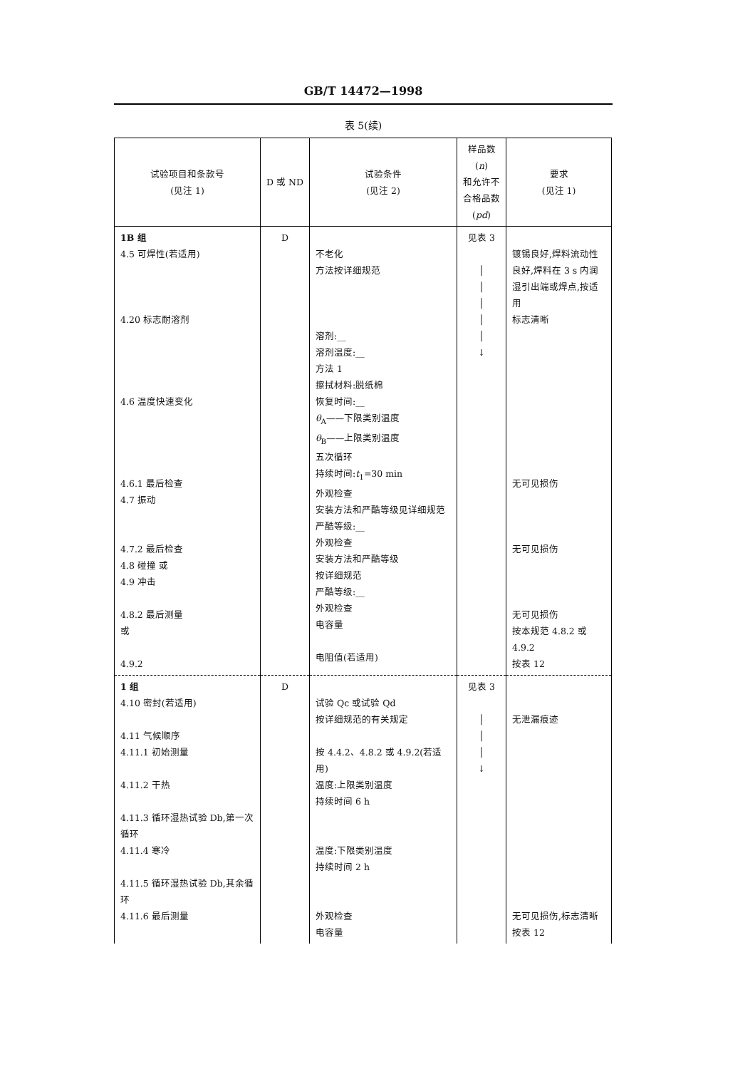GB/T 14472—1998
表 5(续)
| 试验项目和条款号 (见注 1) | D 或 ND | 试验条件 (见注 2) | 样品数( n ) 和允许不 合格品数 ( pd ) | 要求 (见注 1) |
| --- | --- | --- | --- | --- |
| 1B 组 4.5 可焊性(若适用) 4.20 标志耐溶剂 4.6 温度快速变化 4.6.1 最后检查 4.7 振动 4.7.2 最后检查 4.8 碰撞 或 4.9 冲击 4.8.2 最后测量 或 4.9.2 | D | 不老化 方法按详细规范 溶剂:__ 溶剂温度:__ 方法 1 擦拭材料:脱纸棉 恢复时间:__ θ<sub>A</sub>——下限类别温度 θ<sub>B</sub>——上限类别温度 五次循环 持续时间: t<sub>1</sub>=30 min 外观检查 安装方法和严酷等级见详细规范 严酷等级:__ 外观检查 安装方法和严酷等级 按详细规范 严酷等级:__ 外观检查 电容量 电阻值(若适用) | 见表 3 │ │ │ │ │ ↓ | 镀锡良好,焊料流动性良好,焊料在 3 s 内润湿引出端或焊点,按适用 标志清晰 无可见损伤 无可见损伤 无可见损伤 按本规范 4.8.2 或 4.9.2 按表 12 |
| 1 组 4.10 密封(若适用) 4.11 气候顺序 4.11.1 初始测量 4.11.2 干热 4.11.3 循环湿热试验 Db,第一次循环 4.11.4 寒冷 4.11.5 循环湿热试验 Db,其余循环 4.11.6 最后测量 | D | 试验 Qc 或试验 Qd 按详细规范的有关规定 按 4.4.2、4.8.2 或 4.9.2(若适用) 温度:上限类别温度 持续时间 6 h 温度:下限类别温度 持续时间 2 h 外观检查 电容量 | 见表 3 │ │ │ ↓ | 无泄漏痕迹 无可见损伤,标志清晰 按表 12 |